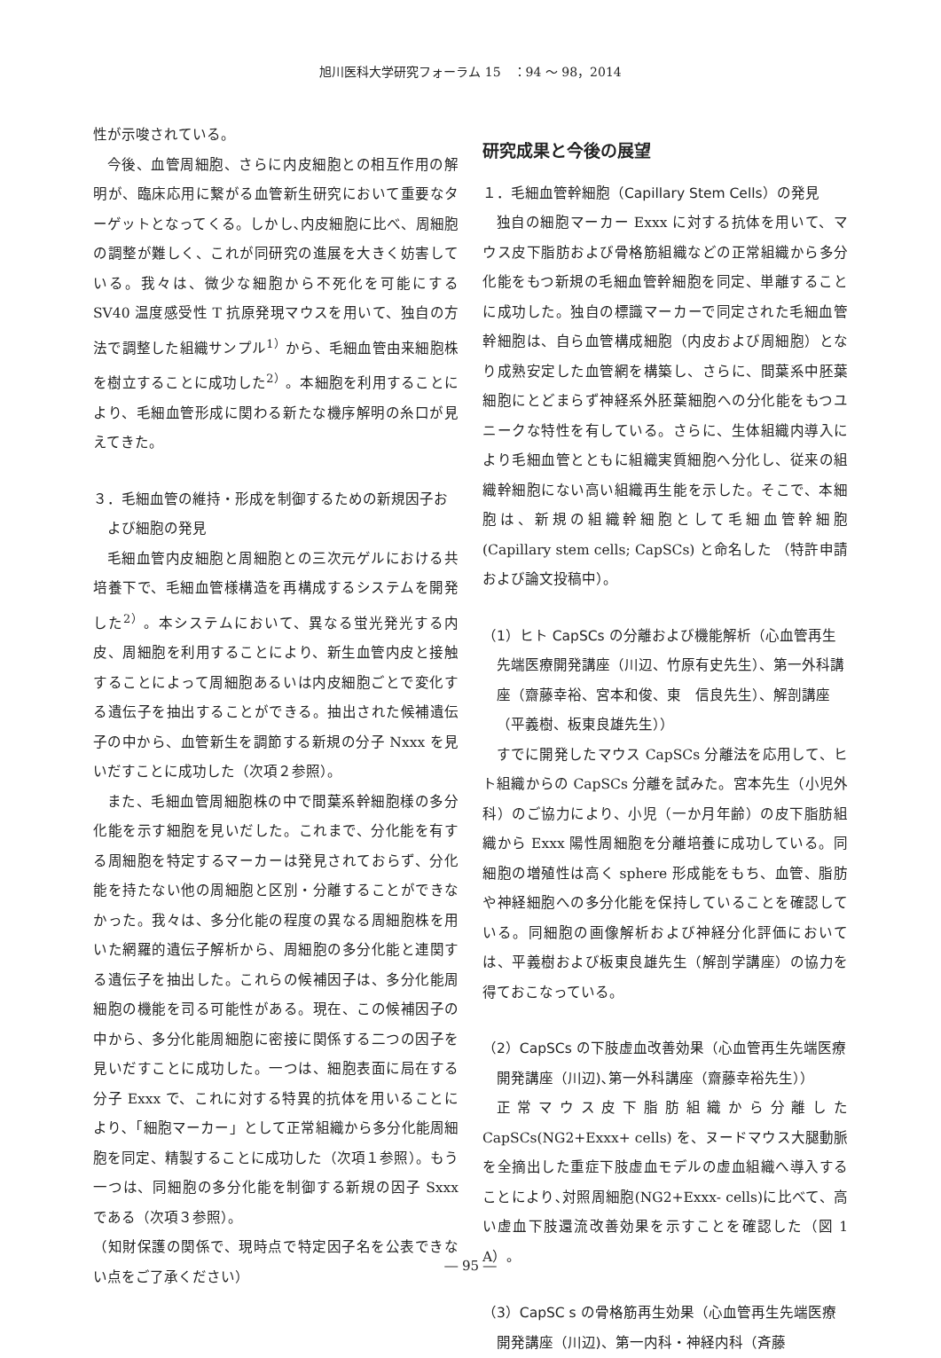旭川医科大学研究フォーラム 15　：94 ～ 98，2014
性が示唆されている。
今後、血管周細胞、さらに内皮細胞との相互作用の解明が、臨床応用に繋がる血管新生研究において重要なターゲットとなってくる。しかし､内皮細胞に比べ、周細胞の調整が難しく、これが同研究の進展を大きく妨害している。我々は、微少な細胞から不死化を可能にする SV40 温度感受性 T 抗原発現マウスを用いて、独自の方法で調整した組織サンプル<sup>1）</sup>から、毛細血管由来細胞株を樹立することに成功した<sup>2）</sup>。本細胞を利用することにより、毛細血管形成に関わる新たな機序解明の糸口が見えてきた。
３．毛細血管の維持・形成を制御するための新規因子および細胞の発見
毛細血管内皮細胞と周細胞との三次元ゲルにおける共培養下で、毛細血管様構造を再構成するシステムを開発した<sup>2）</sup>。本システムにおいて、異なる蛍光発光する内皮、周細胞を利用することにより、新生血管内皮と接触することによって周細胞あるいは内皮細胞ごとで変化する遺伝子を抽出することができる。抽出された候補遺伝子の中から、血管新生を調節する新規の分子 Nxxx を見いだすことに成功した（次項２参照）。
また、毛細血管周細胞株の中で間葉系幹細胞様の多分化能を示す細胞を見いだした。これまで、分化能を有する周細胞を特定するマーカーは発見されておらず、分化能を持たない他の周細胞と区別・分離することができなかった。我々は、多分化能の程度の異なる周細胞株を用いた網羅的遺伝子解析から、周細胞の多分化能と連関する遺伝子を抽出した。これらの候補因子は、多分化能周細胞の機能を司る可能性がある。現在、この候補因子の中から、多分化能周細胞に密接に関係する二つの因子を見いだすことに成功した。一つは、細胞表面に局在する分子 Exxx で、これに対する特異的抗体を用いることにより､「細胞マーカー」として正常組織から多分化能周細胞を同定、精製することに成功した（次項１参照）。もう一つは、同細胞の多分化能を制御する新規の因子 Sxxx である（次項３参照）。
（知財保護の関係で、現時点で特定因子名を公表できない点をご了承ください）
研究成果と今後の展望
１．毛細血管幹細胞（Capillary Stem Cells）の発見
独自の細胞マーカー Exxx に対する抗体を用いて、マウス皮下脂肪および骨格筋組織などの正常組織から多分化能をもつ新規の毛細血管幹細胞を同定、単離することに成功した。独自の標識マーカーで同定された毛細血管幹細胞は、自ら血管構成細胞（内皮および周細胞）となり成熟安定した血管網を構築し、さらに、間葉系中胚葉細胞にとどまらず神経系外胚葉細胞への分化能をもつユニークな特性を有している。さらに、生体組織内導入により毛細血管とともに組織実質細胞へ分化し、従来の組織幹細胞にない高い組織再生能を示した。そこで、本細胞は、新規の組織幹細胞として毛細血管幹細胞 (Capillary stem cells; CapSCs) と命名した （特許申請および論文投稿中）。
（1）ヒト CapSCs の分離および機能解析（心血管再生先端医療開発講座（川辺、竹原有史先生）、第一外科講座（齋藤幸裕、宮本和俊、東　信良先生）、解剖講座 （平義樹、板東良雄先生））
すでに開発したマウス CapSCs 分離法を応用して、ヒト組織からの CapSCs 分離を試みた。宮本先生（小児外科）のご協力により、小児（一か月年齢）の皮下脂肪組織から Exxx 陽性周細胞を分離培養に成功している。同細胞の増殖性は高く sphere 形成能をもち、血管、脂肪や神経細胞への多分化能を保持していることを確認している。同細胞の画像解析および神経分化評価においては、平義樹および板東良雄先生（解剖学講座）の協力を得ておこなっている。
（2）CapSCs の下肢虚血改善効果（心血管再生先端医療開発講座（川辺)､第一外科講座（齋藤幸裕先生））
正常マウス皮下脂肪組織から分離した CapSCs(NG2+Exxx+ cells) を、ヌードマウス大腿動脈を全摘出した重症下肢虚血モデルの虚血組織へ導入することにより､対照周細胞(NG2+Exxx- cells)に比べて、高い虚血下肢還流改善効果を示すことを確認した（図 1 A）。
（3）CapSC s の骨格筋再生効果（心血管再生先端医療開発講座（川辺)、第一内科・神経内科（斉藤
― 95 ―